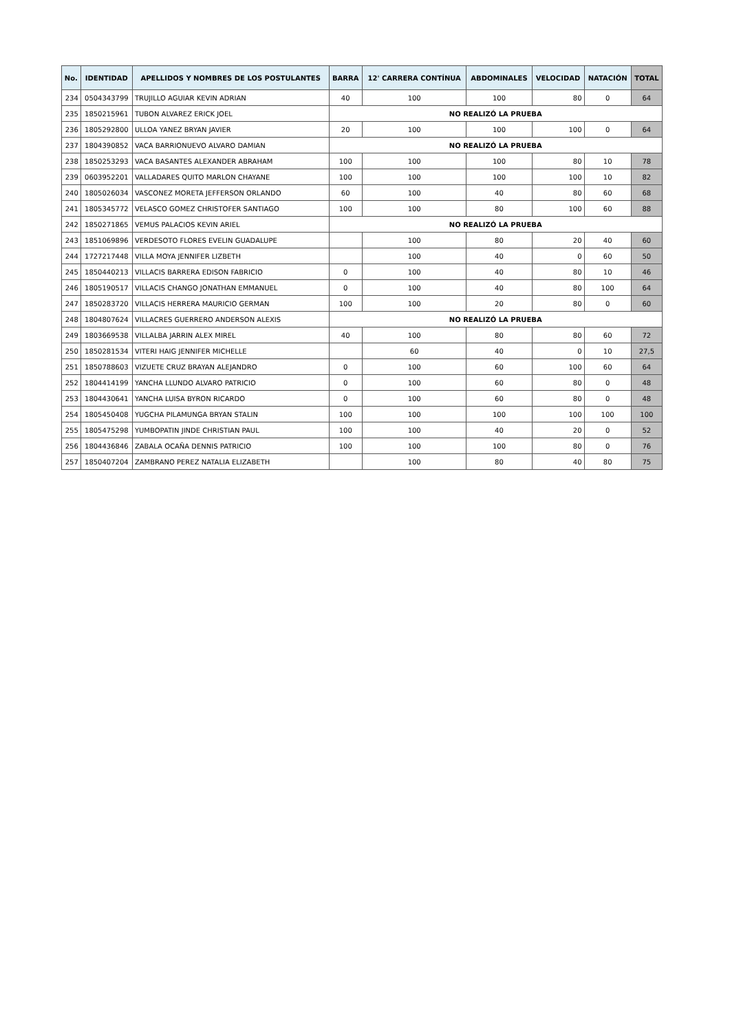| No. | IDENTIDAD | APELLIDOS Y NOMBRES DE LOS POSTULANTES | BARRA | 12' CARRERA CONTÍNUA | ABDOMINALES | VELOCIDAD | NATACIÓN | TOTAL |
| --- | --- | --- | --- | --- | --- | --- | --- | --- |
| 234 | 0504343799 | TRUJILLO AGUIAR KEVIN ADRIAN | 40 | 100 | 100 | 80 | 0 | 64 |
| 235 | 1850215961 | TUBON ALVAREZ ERICK JOEL | NO REALIZÓ LA PRUEBA | | | | | |
| 236 | 1805292800 | ULLOA YANEZ BRYAN JAVIER | 20 | 100 | 100 | 100 | 0 | 64 |
| 237 | 1804390852 | VACA BARRIONUEVO ALVARO DAMIAN | NO REALIZÓ LA PRUEBA | | | | | |
| 238 | 1850253293 | VACA BASANTES ALEXANDER ABRAHAM | 100 | 100 | 100 | 80 | 10 | 78 |
| 239 | 0603952201 | VALLADARES QUITO MARLON CHAYANE | 100 | 100 | 100 | 100 | 10 | 82 |
| 240 | 1805026034 | VASCONEZ MORETA JEFFERSON ORLANDO | 60 | 100 | 40 | 80 | 60 | 68 |
| 241 | 1805345772 | VELASCO GOMEZ CHRISTOFER SANTIAGO | 100 | 100 | 80 | 100 | 60 | 88 |
| 242 | 1850271865 | VEMUS PALACIOS KEVIN ARIEL | NO REALIZÓ LA PRUEBA | | | | | |
| 243 | 1851069896 | VERDESOTO FLORES EVELIN GUADALUPE | | 100 | 80 | 20 | 40 | 60 |
| 244 | 1727217448 | VILLA MOYA JENNIFER LIZBETH | | 100 | 40 | 0 | 60 | 50 |
| 245 | 1850440213 | VILLACIS BARRERA EDISON FABRICIO | 0 | 100 | 40 | 80 | 10 | 46 |
| 246 | 1805190517 | VILLACIS CHANGO JONATHAN EMMANUEL | 0 | 100 | 40 | 80 | 100 | 64 |
| 247 | 1850283720 | VILLACIS HERRERA MAURICIO GERMAN | 100 | 100 | 20 | 80 | 0 | 60 |
| 248 | 1804807624 | VILLACRES GUERRERO ANDERSON ALEXIS | NO REALIZÓ LA PRUEBA | | | | | |
| 249 | 1803669538 | VILLALBA JARRIN ALEX MIREL | 40 | 100 | 80 | 80 | 60 | 72 |
| 250 | 1850281534 | VITERI HAIG JENNIFER MICHELLE | | 60 | 40 | 0 | 10 | 27,5 |
| 251 | 1850788603 | VIZUETE CRUZ BRAYAN ALEJANDRO | 0 | 100 | 60 | 100 | 60 | 64 |
| 252 | 1804414199 | YANCHA LLUNDO ALVARO PATRICIO | 0 | 100 | 60 | 80 | 0 | 48 |
| 253 | 1804430641 | YANCHA LUISA BYRON RICARDO | 0 | 100 | 60 | 80 | 0 | 48 |
| 254 | 1805450408 | YUGCHA PILAMUNGA BRYAN STALIN | 100 | 100 | 100 | 100 | 100 | 100 |
| 255 | 1805475298 | YUMBOPATIN JINDE CHRISTIAN PAUL | 100 | 100 | 40 | 20 | 0 | 52 |
| 256 | 1804436846 | ZABALA OCAÑA DENNIS PATRICIO | 100 | 100 | 100 | 80 | 0 | 76 |
| 257 | 1850407204 | ZAMBRANO PEREZ NATALIA ELIZABETH | | 100 | 80 | 40 | 80 | 75 |